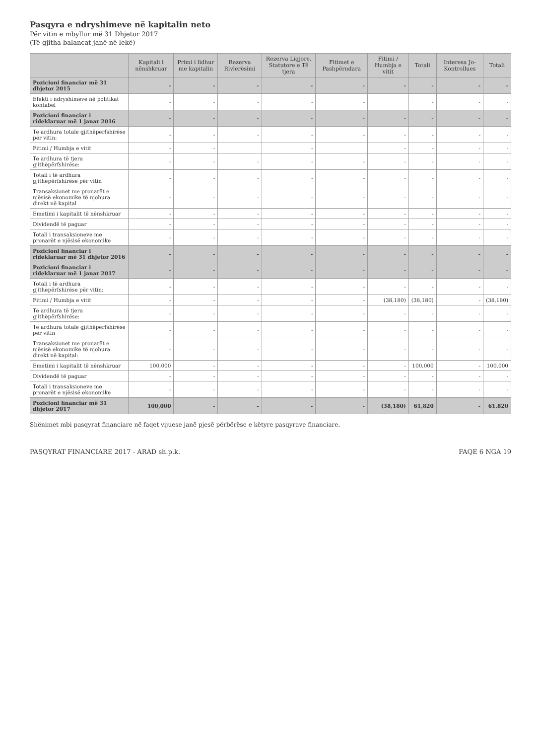Pasqyra e ndryshimeve në kapitalin neto
Për vitin e mbyllur më 31 Dhjetor 2017
(Të gjitha balancat janë në lekë)
| | Kapitali i nënshkruar | Primi i lidhur me kapitalin | Rezerva Rivlerësimi | Rezerva Ligjore, Statutore e Të tjera | Fitimet e Pashpërndara | Fitimi / Humbja e vitit | Totali | Interesa Jo-Kontrollues | Totali |
| --- | --- | --- | --- | --- | --- | --- | --- | --- | --- |
| Pozicioni financiar më 31 dhjetor 2015 | - | - | - | - | - | - | - | - | - |
| Efekti i ndryshimeve në politikat kontabel | - | - | - | - | - | | - | - | - |
| Pozicioni financiar i rideklaruar më 1 janar 2016 | - | - | - | - | - | - | - | - | - |
| Të ardhura totale gjithëpërfshirëse për vitin: | - | - | - | - | - | - | - | - | - |
| Fitimi / Humbja e vitit | - | - | | - | | - | - | - | - |
| Të ardhura të tjera gjithëpërfshirëse: | - | - | - | - | - | - | - | - | - |
| Totali i të ardhura gjithëpërfshirëse për vitin | - | - | - | - | - | - | - | - | - |
| Transaksionet me pronarët e njësisë ekonomike të njohura direkt në kapital | - | - | - | - | - | - | - | - | - |
| Emetimi i kapitalit të nënshkruar | - | - | - | - | - | - | - | - | - |
| Dividendë të paguar | - | - | - | - | - | - | - | - | - |
| Totali i transaksioneve me pronarët e njësisë ekonomike | - | - | - | - | - | - | - | - | - |
| Pozicioni financiar i rideklaruar më 31 dhjetor 2016 | - | - | - | - | - | - | - | - | - |
| Pozicioni financiar i rideklaruar më 1 janar 2017 | - | - | - | - | - | - | - | - | - |
| Totali i të ardhura gjithëpërfshirëse për vitin: | - | - | - | - | - | - | - | - | - |
| Fitimi / Humbja e vitit | - | - | - | - | - | (38,180) | (38,180) | - | (38,180) |
| Të ardhura të tjera gjithëpërfshirëse: | - | - | - | - | - | - | - | - | - |
| Të ardhura totale gjithëpërfshirëse për vitin | - | - | - | - | - | - | - | - | - |
| Transaksionet me pronarët e njësisë ekonomike të njohura direkt në kapital: | - | - | - | - | - | - | - | - | - |
| Emetimi i kapitalit të nënshkruar | 100,000 | - | - | - | - | - | 100,000 | - | 100,000 |
| Dividendë të paguar | - | - | - | - | - | - | - | - | - |
| Totali i transaksioneve me pronarët e njësisë ekonomike | - | - | - | - | - | - | - | - | - |
| Pozicioni financiar më 31 dhjetor 2017 | 100,000 | - | - | - | - | (38,180) | 61,820 | - | 61,820 |
Shënimet mbi pasqyrat financiare në faqet vijuese janë pjesë përbërëse e këtyre pasqyrave financiare.
PASQYRAT FINANCIARE 2017 - ARAD sh.p.k. FAQE 6 NGA 19